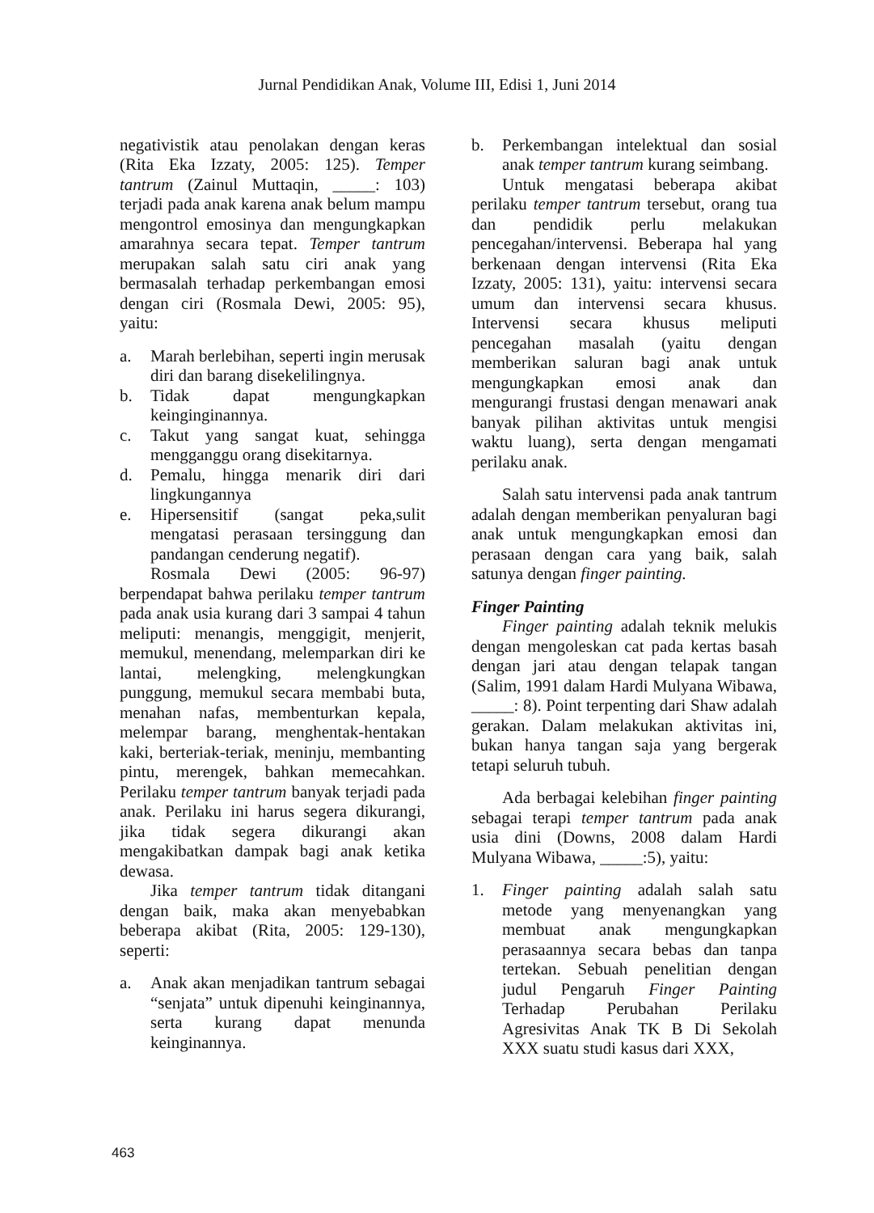Jurnal Pendidikan Anak, Volume III, Edisi 1, Juni 2014
negativistik atau penolakan dengan keras (Rita Eka Izzaty, 2005: 125). Temper tantrum (Zainul Muttaqin, _____: 103) terjadi pada anak karena anak belum mampu mengontrol emosinya dan mengungkapkan amarahnya secara tepat. Temper tantrum merupakan salah satu ciri anak yang bermasalah terhadap perkembangan emosi dengan ciri (Rosmala Dewi, 2005: 95), yaitu:
a. Marah berlebihan, seperti ingin merusak diri dan barang disekelilingnya.
b. Tidak dapat mengungkapkan keinginginannya.
c. Takut yang sangat kuat, sehingga mengganggu orang disekitarnya.
d. Pemalu, hingga menarik diri dari lingkungannya
e. Hipersensitif (sangat peka,sulit mengatasi perasaan tersinggung dan pandangan cenderung negatif).
Rosmala Dewi (2005: 96-97) berpendapat bahwa perilaku temper tantrum pada anak usia kurang dari 3 sampai 4 tahun meliputi: menangis, menggigit, menjerit, memukul, menendang, melemparkan diri ke lantai, melengking, melengkungkan punggung, memukul secara membabi buta, menahan nafas, membenturkan kepala, melempar barang, menghentak-hentakan kaki, berteriak-teriak, meninju, membanting pintu, merengek, bahkan memecahkan. Perilaku temper tantrum banyak terjadi pada anak. Perilaku ini harus segera dikurangi, jika tidak segera dikurangi akan mengakibatkan dampak bagi anak ketika dewasa.
Jika temper tantrum tidak ditangani dengan baik, maka akan menyebabkan beberapa akibat (Rita, 2005: 129-130), seperti:
a. Anak akan menjadikan tantrum sebagai “senjata” untuk dipenuhi keinginannya, serta kurang dapat menunda keinginannya.
b. Perkembangan intelektual dan sosial anak temper tantrum kurang seimbang.
Untuk mengatasi beberapa akibat perilaku temper tantrum tersebut, orang tua dan pendidik perlu melakukan pencegahan/intervensi. Beberapa hal yang berkenaan dengan intervensi (Rita Eka Izzaty, 2005: 131), yaitu: intervensi secara umum dan intervensi secara khusus. Intervensi secara khusus meliputi pencegahan masalah (yaitu dengan memberikan saluran bagi anak untuk mengungkapkan emosi anak dan mengurangi frustasi dengan menawari anak banyak pilihan aktivitas untuk mengisi waktu luang), serta dengan mengamati perilaku anak.
Salah satu intervensi pada anak tantrum adalah dengan memberikan penyaluran bagi anak untuk mengungkapkan emosi dan perasaan dengan cara yang baik, salah satunya dengan finger painting.
Finger Painting
Finger painting adalah teknik melukis dengan mengoleskan cat pada kertas basah dengan jari atau dengan telapak tangan (Salim, 1991 dalam Hardi Mulyana Wibawa, _____: 8). Point terpenting dari Shaw adalah gerakan. Dalam melakukan aktivitas ini, bukan hanya tangan saja yang bergerak tetapi seluruh tubuh.
Ada berbagai kelebihan finger painting sebagai terapi temper tantrum pada anak usia dini (Downs, 2008 dalam Hardi Mulyana Wibawa, _____:5), yaitu:
1. Finger painting adalah salah satu metode yang menyenangkan yang membuat anak mengungkapkan perasaannya secara bebas dan tanpa tertekan. Sebuah penelitian dengan judul Pengaruh Finger Painting Terhadap Perubahan Perilaku Agresivitas Anak TK B Di Sekolah XXX suatu studi kasus dari XXX,
463